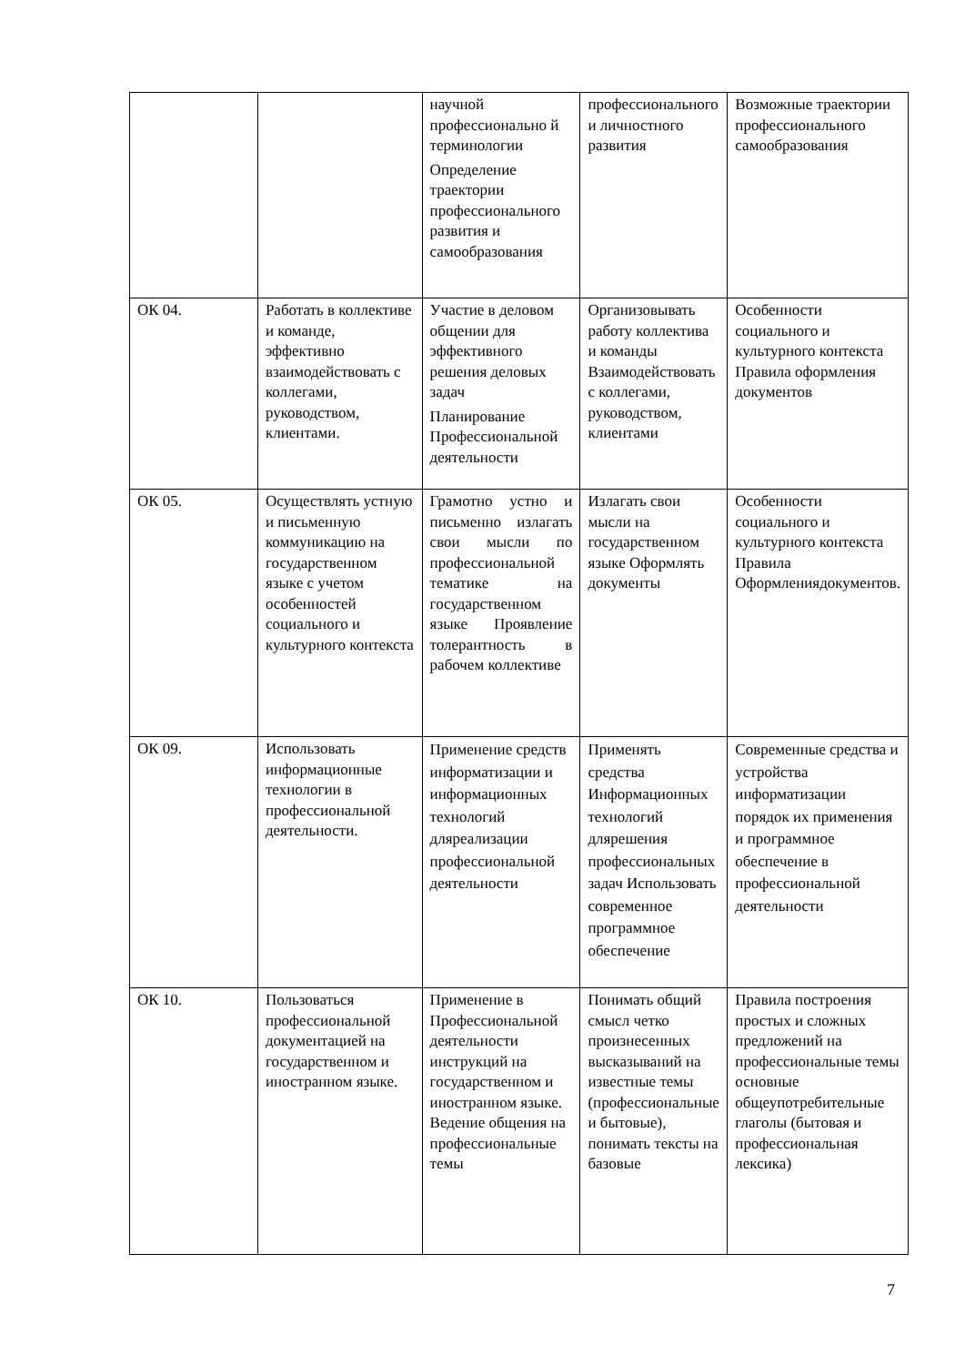| | | научной профессионально й терминологии Определение траектории профессионального развития и самообразования | профессионального и личностного развития | Возможные траектории профессионального самообразования |
| ОК 04. | Работать в коллективе и команде, эффективно взаимодействовать с коллегами, руководством, клиентами. | Участие в деловом общении для эффективного решения деловых задач Планирование Профессиональной деятельности | Организовывать работу коллектива и команды Взаимодействовать с коллегами, руководством, клиентами | Особенности социального и культурного контекста Правила оформления документов |
| ОК 05. | Осуществлять устную и письменную коммуникацию на государственном языке с учетом особенностей социального и культурного контекста | Грамотно устно и письменно излагать свои мысли по профессиональной тематике на государственном языке Проявление толерантность в рабочем коллективе | Излагать свои мысли на государственном языке Оформлять документы | Особенности социального и культурного контекста Правила Оформлениядокументов. |
| ОК 09. | Использовать информационные технологии в профессиональной деятельности. | Применение средств информатизации и информационных технологий дляреализации профессиональной деятельности | Применять средства Информационных технологий длярешения профессиональных задач Использовать современное программное обеспечение | Современные средства и устройства информатизации порядок их применения и программное обеспечение в профессиональной деятельности |
| ОК 10. | Пользоваться профессиональной документацией на государственном и иностранном языке. | Применение в Профессиональной деятельности инструкций на государственном и иностранном языке. Ведение общения на профессиональные темы | Понимать общий смысл четко произнесенных высказываний на известные темы (профессиональные и бытовые), понимать тексты на базовые | Правила построения простых и сложных предложений на профессиональные темы основные общеупотребительные глаголы (бытовая и профессиональная лексика) |
7